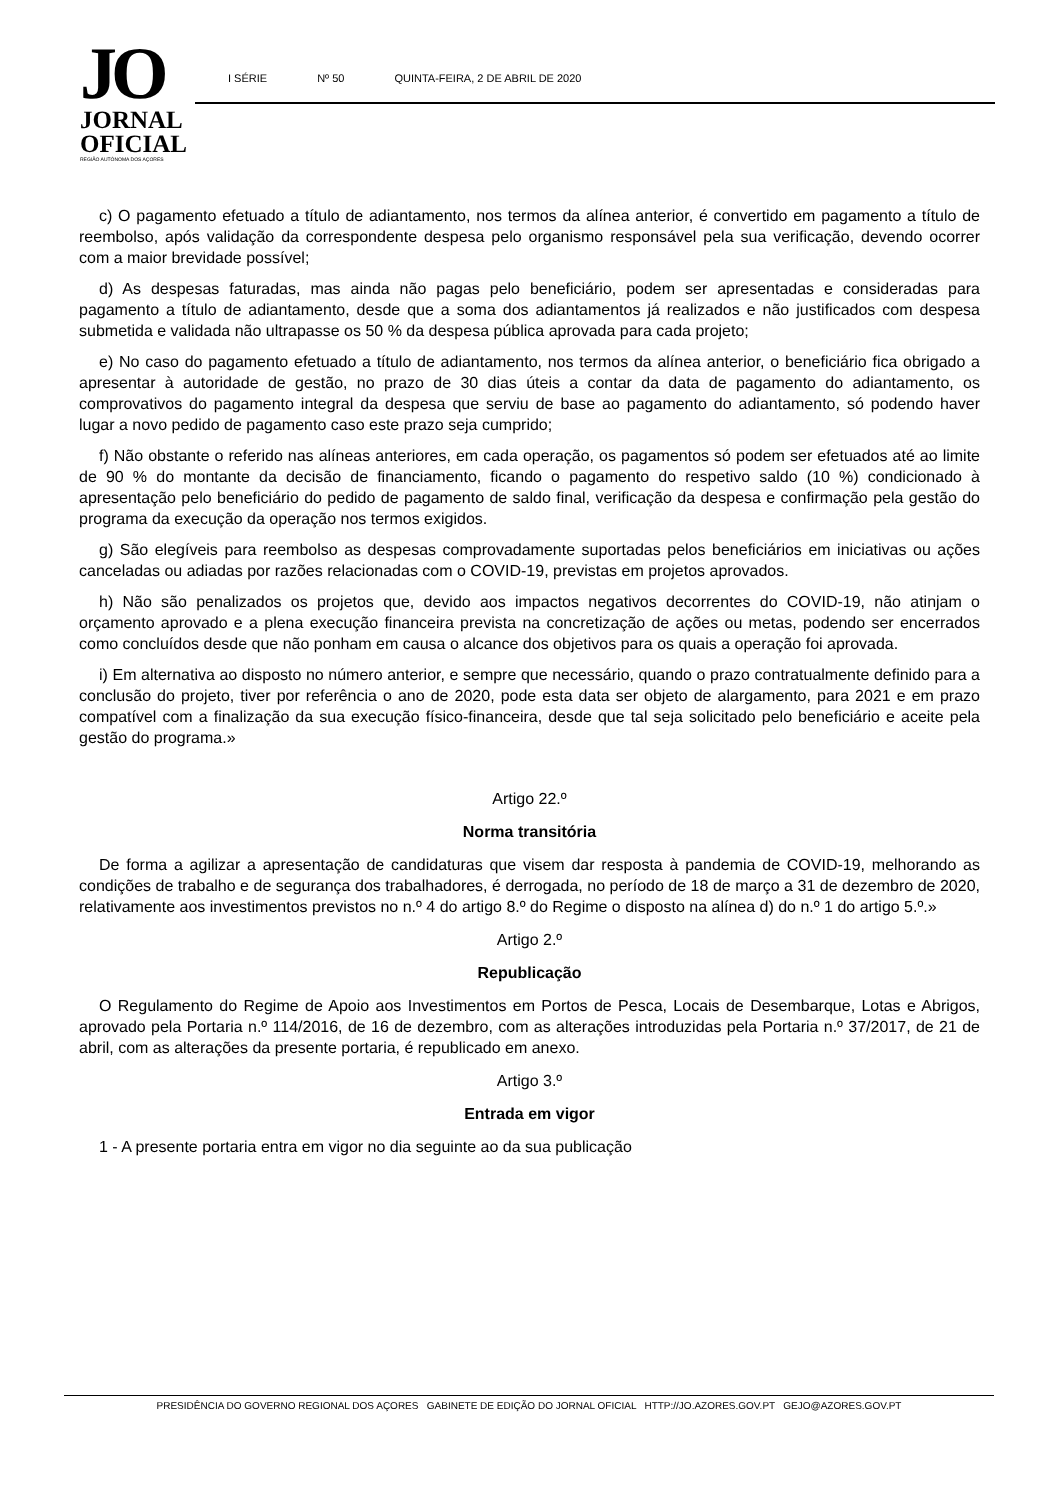JO
JORNAL
OFICIAL
REGIÃO AUTÓNOMA DOS AÇORES
I SÉRIE Nº 50 QUINTA-FEIRA, 2 DE ABRIL DE 2020
c) O pagamento efetuado a título de adiantamento, nos termos da alínea anterior, é convertido em pagamento a título de reembolso, após validação da correspondente despesa pelo organismo responsável pela sua verificação, devendo ocorrer com a maior brevidade possível;
d) As despesas faturadas, mas ainda não pagas pelo beneficiário, podem ser apresentadas e consideradas para pagamento a título de adiantamento, desde que a soma dos adiantamentos já realizados e não justificados com despesa submetida e validada não ultrapasse os 50 % da despesa pública aprovada para cada projeto;
e) No caso do pagamento efetuado a título de adiantamento, nos termos da alínea anterior, o beneficiário fica obrigado a apresentar à autoridade de gestão, no prazo de 30 dias úteis a contar da data de pagamento do adiantamento, os comprovativos do pagamento integral da despesa que serviu de base ao pagamento do adiantamento, só podendo haver lugar a novo pedido de pagamento caso este prazo seja cumprido;
f) Não obstante o referido nas alíneas anteriores, em cada operação, os pagamentos só podem ser efetuados até ao limite de 90 % do montante da decisão de financiamento, ficando o pagamento do respetivo saldo (10 %) condicionado à apresentação pelo beneficiário do pedido de pagamento de saldo final, verificação da despesa e confirmação pela gestão do programa da execução da operação nos termos exigidos.
g) São elegíveis para reembolso as despesas comprovadamente suportadas pelos beneficiários em iniciativas ou ações canceladas ou adiadas por razões relacionadas com o COVID-19, previstas em projetos aprovados.
h) Não são penalizados os projetos que, devido aos impactos negativos decorrentes do COVID-19, não atinjam o orçamento aprovado e a plena execução financeira prevista na concretização de ações ou metas, podendo ser encerrados como concluídos desde que não ponham em causa o alcance dos objetivos para os quais a operação foi aprovada.
i) Em alternativa ao disposto no número anterior, e sempre que necessário, quando o prazo contratualmente definido para a conclusão do projeto, tiver por referência o ano de 2020, pode esta data ser objeto de alargamento, para 2021 e em prazo compatível com a finalização da sua execução físico-financeira, desde que tal seja solicitado pelo beneficiário e aceite pela gestão do programa.»
Artigo 22.º
Norma transitória
De forma a agilizar a apresentação de candidaturas que visem dar resposta à pandemia de COVID-19, melhorando as condições de trabalho e de segurança dos trabalhadores, é derrogada, no período de 18 de março a 31 de dezembro de 2020, relativamente aos investimentos previstos no n.º 4 do artigo 8.º do Regime o disposto na alínea d) do n.º 1 do artigo 5.º.»
Artigo 2.º
Republicação
O Regulamento do Regime de Apoio aos Investimentos em Portos de Pesca, Locais de Desembarque, Lotas e Abrigos, aprovado pela Portaria n.º 114/2016, de 16 de dezembro, com as alterações introduzidas pela Portaria n.º 37/2017, de 21 de abril, com as alterações da presente portaria, é republicado em anexo.
Artigo 3.º
Entrada em vigor
1 - A presente portaria entra em vigor no dia seguinte ao da sua publicação
PRESIDÊNCIA DO GOVERNO REGIONAL DOS AÇORES GABINETE DE EDIÇÃO DO JORNAL OFICIAL HTTP://JO.AZORES.GOV.PT GEJO@AZORES.GOV.PT